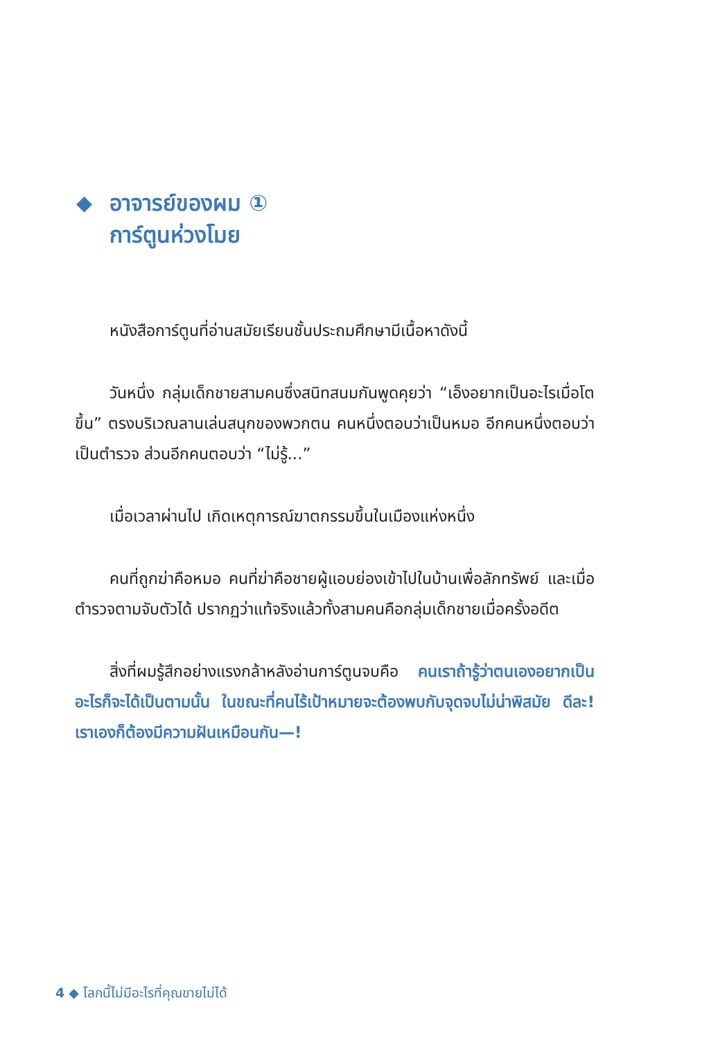◆ อาจารย์ของผม ①
การ์ตูนห่วงโมย
หนังสือการ์ตูนที่อ่านสมัยเรียนชั้นประถมศึกษามีเนื้อหาดังนี้
วันหนึ่ง กลุ่มเด็กชายสามคนซึ่งสนิทสนมกันพูดคุยว่า “เอ็งอยากเป็นอะไรเมื่อโตขึ้น” ตรงบริเวณลานเล่นสนุกของพวกตน คนหนึ่งตอบว่าเป็นหมอ อีกคนหนึ่งตอบว่าเป็นตำรวจ ส่วนอีกคนตอบว่า “ไม่รู้...”
เมื่อเวลาผ่านไป เกิดเหตุการณ์ฆาตกรรมขึ้นในเมืองแห่งหนึ่ง
คนที่ถูกฆ่าคือหมอ คนที่ฆ่าคือชายผู้แอบย่องเข้าไปในบ้านเพื่อลักทรัพย์ และเมื่อตำรวจตามจับตัวได้ ปรากฏว่าแท้จริงแล้วทั้งสามคนคือกลุ่มเด็กชายเมื่อครั้งอดีต
สิ่งที่ผมรู้สึกอย่างแรงกล้าหลังอ่านการ์ตูนจบคือ คนเราถ้ารู้ว่าตนเองอยากเป็นอะไรก็จะได้เป็นตามนั้น ในขณะที่คนไร้เป้าหมายจะต้องพบกับจุดจบไม่น่าพิสมัย ดีละ! เราเองก็ต้องมีความฝันเหมือนกัน—!
4 ◆ โลกนี้ไม่มีอะไรที่คุณขายไม่ได้